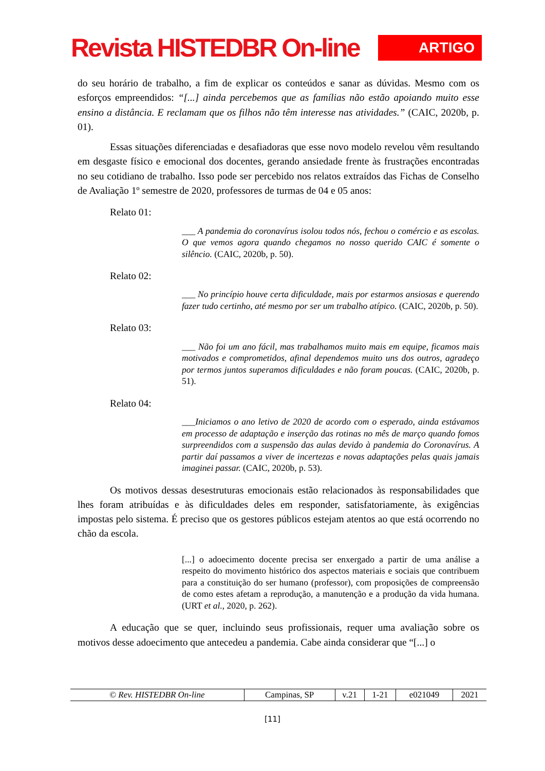Revista HISTEDBR On-line
ARTIGO
do seu horário de trabalho, a fim de explicar os conteúdos e sanar as dúvidas. Mesmo com os esforços empreendidos: “[...] ainda percebemos que as famílias não estão apoiando muito esse ensino a distância. E reclamam que os filhos não têm interesse nas atividades.” (CAIC, 2020b, p. 01).
Essas situações diferenciadas e desafiadoras que esse novo modelo revelou vêm resultando em desgaste físico e emocional dos docentes, gerando ansiedade frente às frustrações encontradas no seu cotidiano de trabalho. Isso pode ser percebido nos relatos extraídos das Fichas de Conselho de Avaliação 1º semestre de 2020, professores de turmas de 04 e 05 anos:
Relato 01:
___ A pandemia do coronavírus isolou todos nós, fechou o comércio e as escolas. O que vemos agora quando chegamos no nosso querido CAIC é somente o silêncio. (CAIC, 2020b, p. 50).
Relato 02:
___ No princípio houve certa dificuldade, mais por estarmos ansiosas e querendo fazer tudo certinho, até mesmo por ser um trabalho atípico. (CAIC, 2020b, p. 50).
Relato 03:
___ Não foi um ano fácil, mas trabalhamos muito mais em equipe, ficamos mais motivados e comprometidos, afinal dependemos muito uns dos outros, agradeço por termos juntos superamos dificuldades e não foram poucas. (CAIC, 2020b, p. 51).
Relato 04:
___Iniciamos o ano letivo de 2020 de acordo com o esperado, ainda estávamos em processo de adaptação e inserção das rotinas no mês de março quando fomos surpreendidos com a suspensão das aulas devido à pandemia do Coronavírus. A partir daí passamos a viver de incertezas e novas adaptações pelas quais jamais imaginei passar. (CAIC, 2020b, p. 53).
Os motivos dessas desestruturas emocionais estão relacionados às responsabilidades que lhes foram atribuídas e às dificuldades deles em responder, satisfatoriamente, às exigências impostas pelo sistema. É preciso que os gestores públicos estejam atentos ao que está ocorrendo no chão da escola.
[...] o adoecimento docente precisa ser enxergado a partir de uma análise a respeito do movimento histórico dos aspectos materiais e sociais que contribuem para a constituição do ser humano (professor), com proposições de compreensão de como estes afetam a reprodução, a manutenção e a produção da vida humana. (URT et al., 2020, p. 262).
A educação que se quer, incluindo seus profissionais, requer uma avaliação sobre os motivos desse adoecimento que antecedeu a pandemia. Cabe ainda considerar que “[...] o
| © Rev. HISTEDBR On-line | Campinas, SP | v.21 | 1-21 | e021049 | 2021 |
[11]